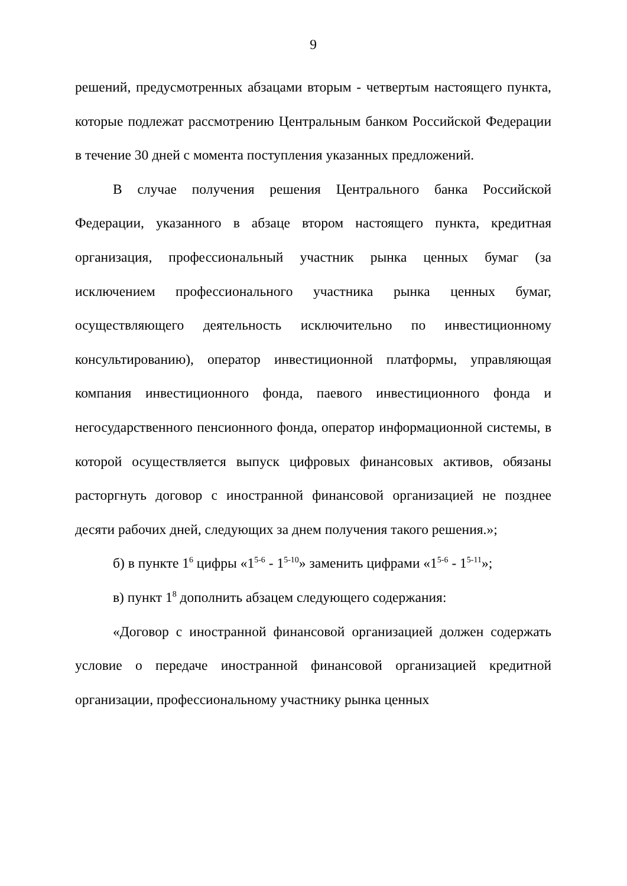9
решений, предусмотренных абзацами вторым - четвертым настоящего пункта, которые подлежат рассмотрению Центральным банком Российской Федерации в течение 30 дней с момента поступления указанных предложений.
В случае получения решения Центрального банка Российской Федерации, указанного в абзаце втором настоящего пункта, кредитная организация, профессиональный участник рынка ценных бумаг (за исключением профессионального участника рынка ценных бумаг, осуществляющего деятельность исключительно по инвестиционному консультированию), оператор инвестиционной платформы, управляющая компания инвестиционного фонда, паевого инвестиционного фонда и негосударственного пенсионного фонда, оператор информационной системы, в которой осуществляется выпуск цифровых финансовых активов, обязаны расторгнуть договор с иностранной финансовой организацией не позднее десяти рабочих дней, следующих за днем получения такого решения.»;
б) в пункте 1<sup>6</sup> цифры «1<sup>5-6</sup> - 1<sup>5-10</sup>» заменить цифрами «1<sup>5-6</sup> - 1<sup>5-11</sup>»;
в) пункт 1<sup>8</sup> дополнить абзацем следующего содержания:
«Договор с иностранной финансовой организацией должен содержать условие о передаче иностранной финансовой организацией кредитной организации, профессиональному участнику рынка ценных